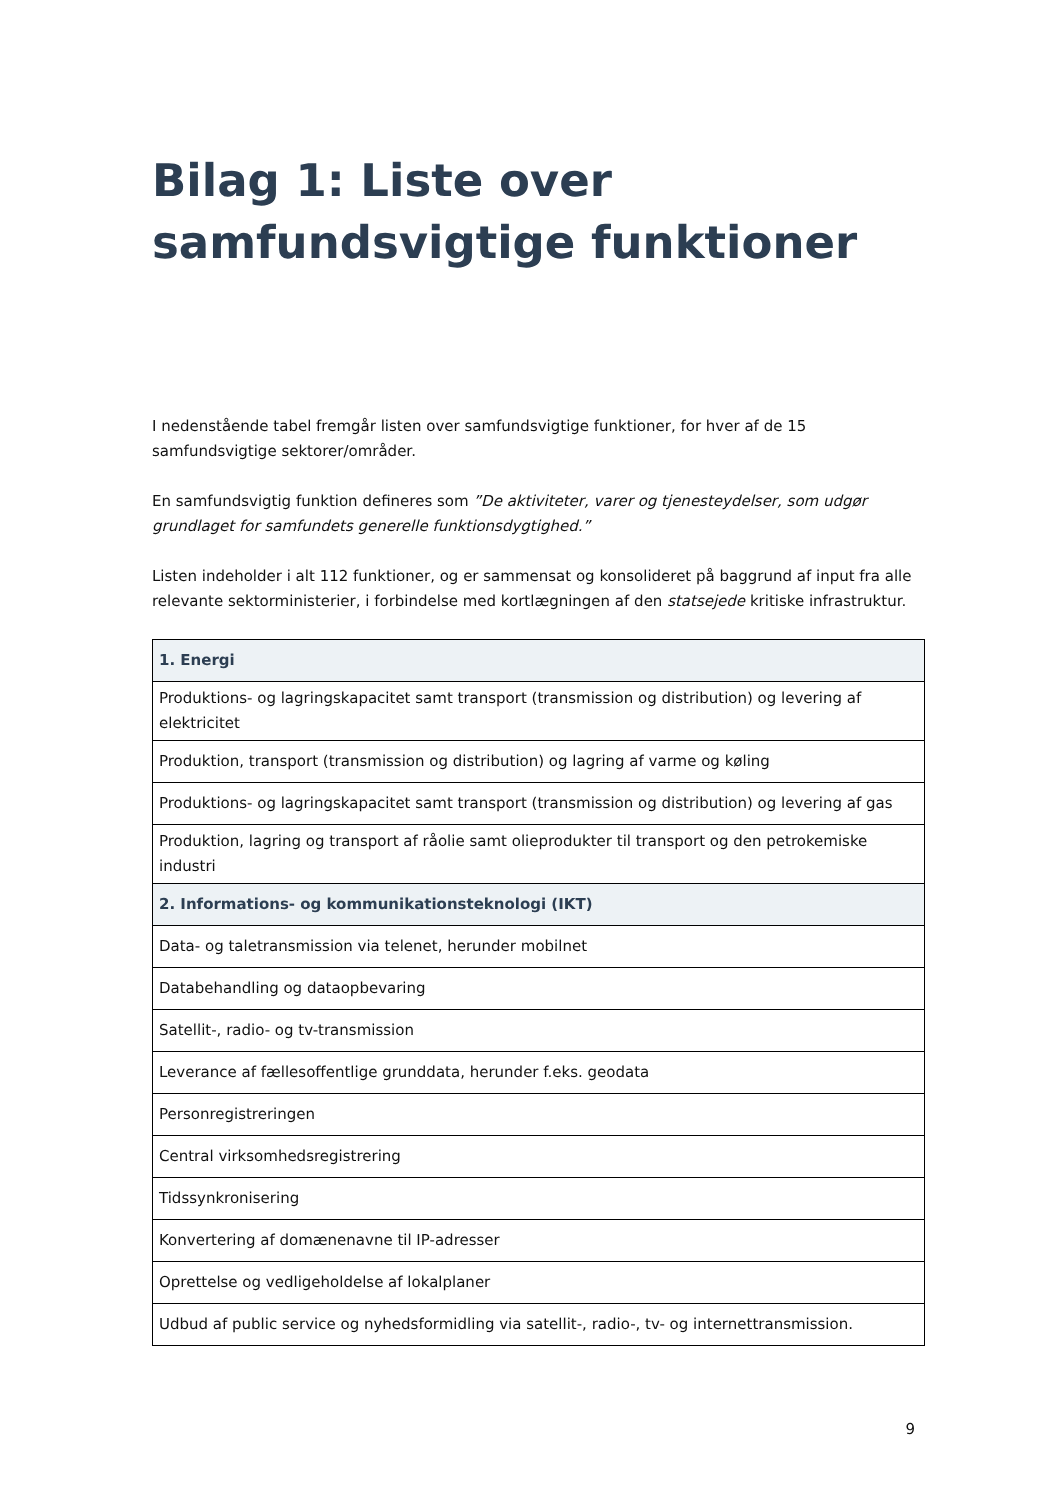Bilag 1: Liste over samfundsvigtige funktioner
I nedenstående tabel fremgår listen over samfundsvigtige funktioner, for hver af de 15 samfundsvigtige sektorer/områder.
En samfundsvigtig funktion defineres som ”De aktiviteter, varer og tjenesteydelser, som udgør grundlaget for samfundets generelle funktionsdygtighed.”
Listen indeholder i alt 112 funktioner, og er sammensat og konsolideret på baggrund af input fra alle relevante sektorministerier, i forbindelse med kortlægningen af den statsejede kritiske infrastruktur.
| 1. Energi |
| --- |
| Produktions- og lagringskapacitet samt transport (transmission og distribution) og levering af elektricitet |
| Produktion, transport (transmission og distribution) og lagring af varme og køling |
| Produktions- og lagringskapacitet samt transport (transmission og distribution) og levering af gas |
| Produktion, lagring og transport af råolie samt olieprodukter til transport og den petrokemiske industri |
| 2. Informations- og kommunikationsteknologi (IKT) |
| Data- og taletransmission via telenet, herunder mobilnet |
| Databehandling og dataopbevaring |
| Satellit-, radio- og tv-transmission |
| Leverance af fællesoffentlige grunddata, herunder f.eks. geodata |
| Personregistreringen |
| Central virksomhedsregistrering |
| Tidssynkronisering |
| Konvertering af domænenavne til IP-adresser |
| Oprettelse og vedligeholdelse af lokalplaner |
| Udbud af public service og nyhedsformidling via satellit-, radio-, tv- og internettransmission. |
9